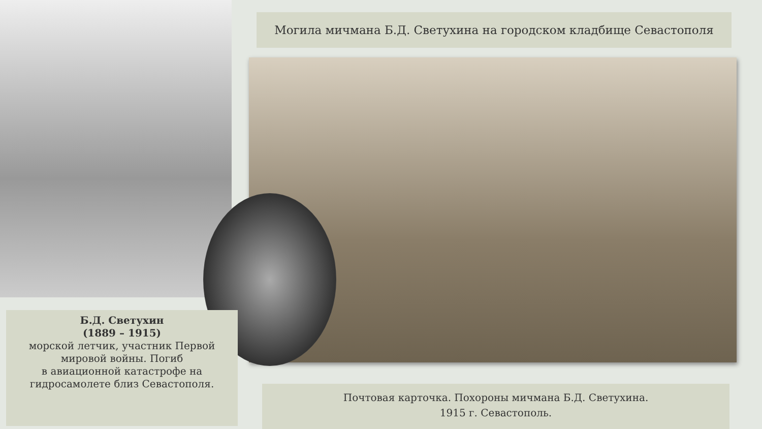Могила мичмана Б.Д. Светухина на городском кладбище Севастополя
Б.Д. Светухин
(1889 – 1915)
морской летчик, участник Первой мировой войны. Погиб
в авиационной катастрофе на гидросамолете близ Севастополя.
Почтовая карточка. Похороны мичмана Б.Д. Светухина.
1915 г. Севастополь.